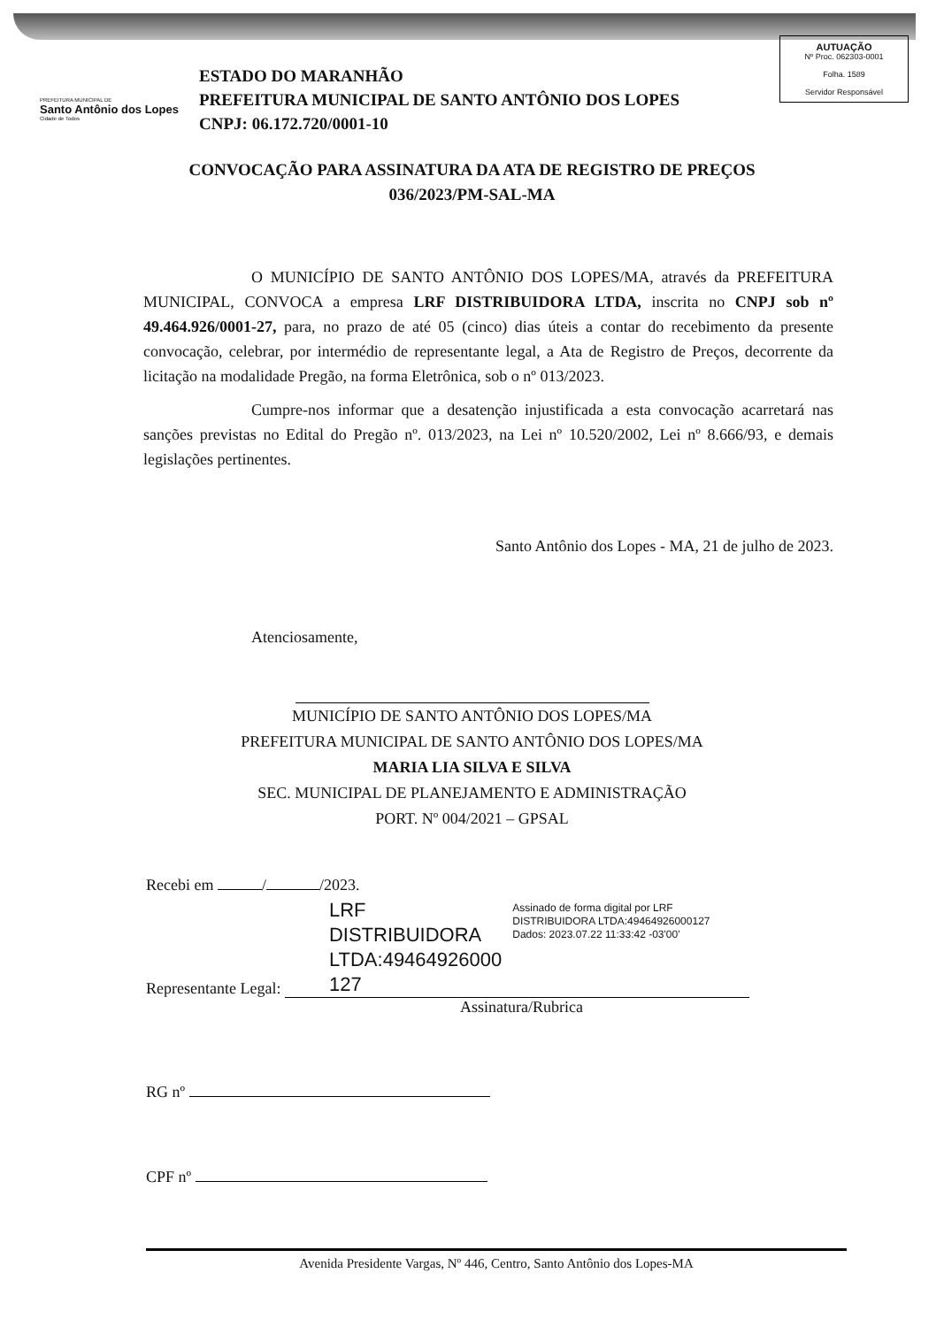PREFEITURA MUNICIPAL DE
Santo Antônio dos Lopes
Cidade de Todos
ESTADO DO MARANHÃO
PREFEITURA MUNICIPAL DE SANTO ANTÔNIO DOS LOPES
CNPJ: 06.172.720/0001-10
AUTUAÇÃO
Nº Proc. 062303-0001
Folha. 1589
Servidor Responsável
CONVOCAÇÃO PARA ASSINATURA DA ATA DE REGISTRO DE PREÇOS
036/2023/PM-SAL-MA
O MUNICÍPIO DE SANTO ANTÔNIO DOS LOPES/MA, através da PREFEITURA MUNICIPAL, CONVOCA a empresa LRF DISTRIBUIDORA LTDA, inscrita no CNPJ sob nº 49.464.926/0001-27, para, no prazo de até 05 (cinco) dias úteis a contar do recebimento da presente convocação, celebrar, por intermédio de representante legal, a Ata de Registro de Preços, decorrente da licitação na modalidade Pregão, na forma Eletrônica, sob o nº 013/2023.
Cumpre-nos informar que a desatenção injustificada a esta convocação acarretará nas sanções previstas no Edital do Pregão nº. 013/2023, na Lei nº 10.520/2002, Lei nº 8.666/93, e demais legislações pertinentes.
Santo Antônio dos Lopes - MA, 21 de julho de 2023.
Atenciosamente,
MUNICÍPIO DE SANTO ANTÔNIO DOS LOPES/MA
PREFEITURA MUNICIPAL DE SANTO ANTÔNIO DOS LOPES/MA
MARIA LIA SILVA E SILVA
SEC. MUNICIPAL DE PLANEJAMENTO E ADMINISTRAÇÃO
PORT. Nº 004/2021 – GPSAL
Recebi em / /2023.
Representante Legal:
LRF DISTRIBUIDORA LTDA:49464926000 127
Assinado de forma digital por LRF DISTRIBUIDORA LTDA:49464926000127
Dados: 2023.07.22 11:33:42 -03'00'
Assinatura/Rubrica
RG nº
CPF nº
Avenida Presidente Vargas, Nº 446, Centro, Santo Antônio dos Lopes-MA